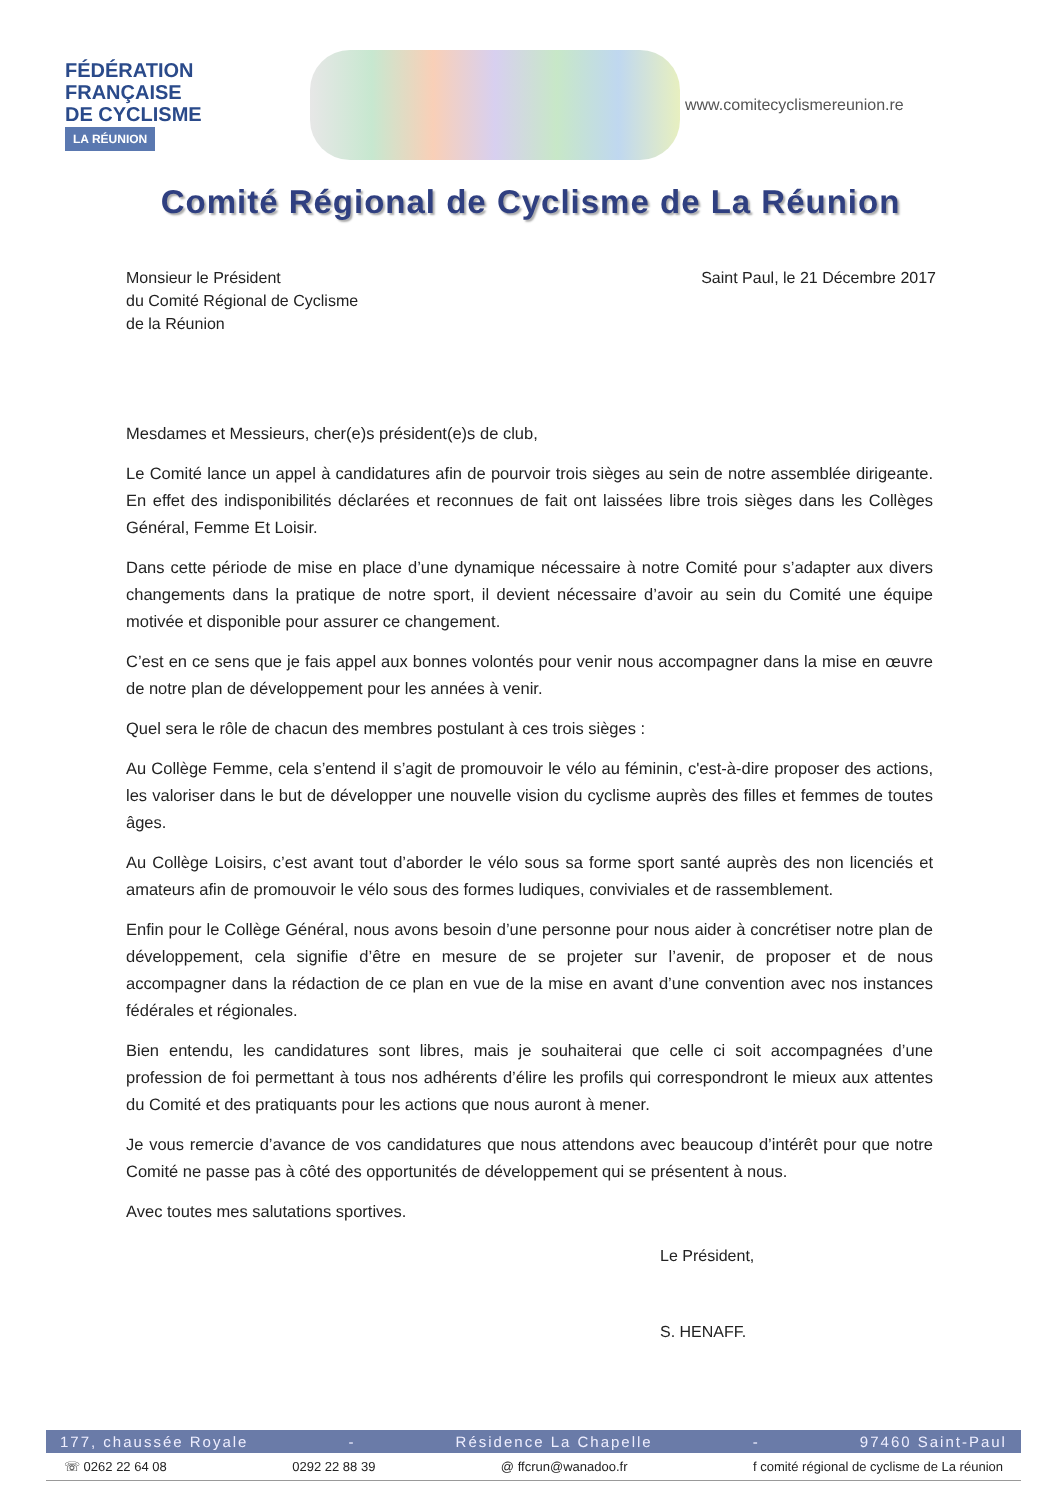FÉDÉRATION
FRANÇAISE
DE CYCLISME
LA RÉUNION
www.comitecyclismereunion.re
Comité Régional de Cyclisme de La Réunion
Monsieur le Président
du Comité Régional de Cyclisme
de la Réunion
Saint Paul, le 21 Décembre 2017
Mesdames et Messieurs, cher(e)s président(e)s de club,
Le Comité lance un appel à candidatures afin de pourvoir trois sièges au sein de notre assemblée dirigeante. En effet des indisponibilités déclarées et reconnues de fait ont laissées libre trois sièges dans les Collèges Général, Femme Et Loisir.
Dans cette période de mise en place d’une dynamique nécessaire à notre Comité pour s’adapter aux divers changements dans la pratique de notre sport, il devient nécessaire d’avoir au sein du Comité une équipe motivée et disponible pour assurer ce changement.
C’est en ce sens que je fais appel aux bonnes volontés pour venir nous accompagner dans la mise en œuvre de notre plan de développement pour les années à venir.
Quel sera le rôle de chacun des membres postulant à ces trois sièges :
Au Collège Femme, cela s’entend il s’agit de promouvoir le vélo au féminin, c'est-à-dire proposer des actions, les valoriser dans le but de développer une nouvelle vision du cyclisme auprès des filles et femmes de toutes âges.
Au Collège Loisirs, c’est avant tout d’aborder le vélo sous sa forme sport santé auprès des non licenciés et amateurs afin de promouvoir le vélo sous des formes ludiques, conviviales et de rassemblement.
Enfin pour le Collège Général, nous avons besoin d’une personne pour nous aider à concrétiser notre plan de développement, cela signifie d’être en mesure de se projeter sur l’avenir, de proposer et de nous accompagner dans la rédaction de ce plan en vue de la mise en avant d’une convention avec nos instances fédérales et régionales.
Bien entendu, les candidatures sont libres, mais je souhaiterai que celle ci soit accompagnées d’une profession de foi permettant à tous nos adhérents d’élire les profils qui correspondront le mieux aux attentes du Comité et des pratiquants pour les actions que nous auront à mener.
Je vous remercie d’avance de vos candidatures que nous attendons avec beaucoup d’intérêt pour que notre Comité ne passe pas à côté des opportunités de développement qui se présentent à nous.
Avec toutes mes salutations sportives.
Le Président,
S. HENAFF.
177, chaussée Royale - Résidence La Chapelle - 97460 Saint-Paul
☏ 0262 22 64 08 0292 22 88 39 @ ffcrun@wanadoo.fr f comité régional de cyclisme de La réunion